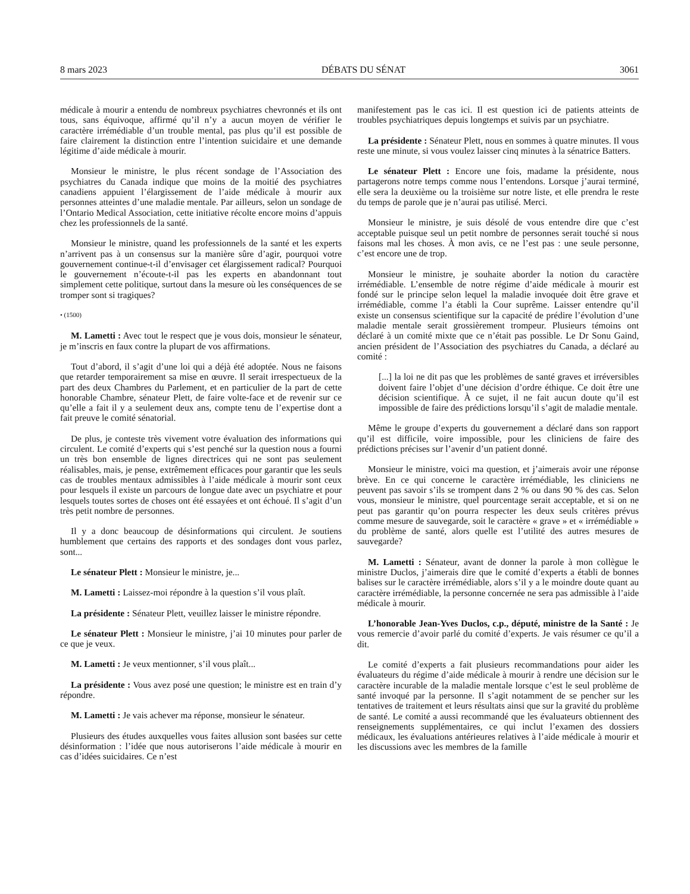8 mars 2023 DÉBATS DU SÉNAT 3061
médicale à mourir a entendu de nombreux psychiatres chevronnés et ils ont tous, sans équivoque, affirmé qu’il n’y a aucun moyen de vérifier le caractère irrémédiable d’un trouble mental, pas plus qu’il est possible de faire clairement la distinction entre l’intention suicidaire et une demande légitime d’aide médicale à mourir.
Monsieur le ministre, le plus récent sondage de l’Association des psychiatres du Canada indique que moins de la moitié des psychiatres canadiens appuient l’élargissement de l’aide médicale à mourir aux personnes atteintes d’une maladie mentale. Par ailleurs, selon un sondage de l’Ontario Medical Association, cette initiative récolte encore moins d’appuis chez les professionnels de la santé.
Monsieur le ministre, quand les professionnels de la santé et les experts n’arrivent pas à un consensus sur la manière sûre d’agir, pourquoi votre gouvernement continue-t-il d’envisager cet élargissement radical? Pourquoi le gouvernement n’écoute-t-il pas les experts en abandonnant tout simplement cette politique, surtout dans la mesure où les conséquences de se tromper sont si tragiques?
• (1500)
M. Lametti : Avec tout le respect que je vous dois, monsieur le sénateur, je m’inscris en faux contre la plupart de vos affirmations.
Tout d’abord, il s’agit d’une loi qui a déjà été adoptée. Nous ne faisons que retarder temporairement sa mise en œuvre. Il serait irrespectueux de la part des deux Chambres du Parlement, et en particulier de la part de cette honorable Chambre, sénateur Plett, de faire volte-face et de revenir sur ce qu’elle a fait il y a seulement deux ans, compte tenu de l’expertise dont a fait preuve le comité sénatorial.
De plus, je conteste très vivement votre évaluation des informations qui circulent. Le comité d’experts qui s’est penché sur la question nous a fourni un très bon ensemble de lignes directrices qui ne sont pas seulement réalisables, mais, je pense, extrêmement efficaces pour garantir que les seuls cas de troubles mentaux admissibles à l’aide médicale à mourir sont ceux pour lesquels il existe un parcours de longue date avec un psychiatre et pour lesquels toutes sortes de choses ont été essayées et ont échoué. Il s’agit d’un très petit nombre de personnes.
Il y a donc beaucoup de désinformations qui circulent. Je soutiens humblement que certains des rapports et des sondages dont vous parlez, sont...
Le sénateur Plett : Monsieur le ministre, je...
M. Lametti : Laissez-moi répondre à la question s’il vous plaît.
La présidente : Sénateur Plett, veuillez laisser le ministre répondre.
Le sénateur Plett : Monsieur le ministre, j’ai 10 minutes pour parler de ce que je veux.
M. Lametti : Je veux mentionner, s’il vous plaît...
La présidente : Vous avez posé une question; le ministre est en train d’y répondre.
M. Lametti : Je vais achever ma réponse, monsieur le sénateur.
Plusieurs des études auxquelles vous faites allusion sont basées sur cette désinformation : l’idée que nous autoriserons l’aide médicale à mourir en cas d’idées suicidaires. Ce n’est
manifestement pas le cas ici. Il est question ici de patients atteints de troubles psychiatriques depuis longtemps et suivis par un psychiatre.
La présidente : Sénateur Plett, nous en sommes à quatre minutes. Il vous reste une minute, si vous voulez laisser cinq minutes à la sénatrice Batters.
Le sénateur Plett : Encore une fois, madame la présidente, nous partagerons notre temps comme nous l’entendons. Lorsque j’aurai terminé, elle sera la deuxième ou la troisième sur notre liste, et elle prendra le reste du temps de parole que je n’aurai pas utilisé. Merci.
Monsieur le ministre, je suis désolé de vous entendre dire que c’est acceptable puisque seul un petit nombre de personnes serait touché si nous faisons mal les choses. À mon avis, ce ne l’est pas : une seule personne, c’est encore une de trop.
Monsieur le ministre, je souhaite aborder la notion du caractère irrémédiable. L’ensemble de notre régime d’aide médicale à mourir est fondé sur le principe selon lequel la maladie invoquée doit être grave et irrémédiable, comme l’a établi la Cour suprême. Laisser entendre qu’il existe un consensus scientifique sur la capacité de prédire l’évolution d’une maladie mentale serait grossièrement trompeur. Plusieurs témoins ont déclaré à un comité mixte que ce n’était pas possible. Le Dr Sonu Gaind, ancien président de l’Association des psychiatres du Canada, a déclaré au comité :
[...] la loi ne dit pas que les problèmes de santé graves et irréversibles doivent faire l’objet d’une décision d’ordre éthique. Ce doit être une décision scientifique. À ce sujet, il ne fait aucun doute qu’il est impossible de faire des prédictions lorsqu’il s’agit de maladie mentale.
Même le groupe d’experts du gouvernement a déclaré dans son rapport qu’il est difficile, voire impossible, pour les cliniciens de faire des prédictions précises sur l’avenir d’un patient donné.
Monsieur le ministre, voici ma question, et j’aimerais avoir une réponse brève. En ce qui concerne le caractère irrémédiable, les cliniciens ne peuvent pas savoir s’ils se trompent dans 2 % ou dans 90 % des cas. Selon vous, monsieur le ministre, quel pourcentage serait acceptable, et si on ne peut pas garantir qu’on pourra respecter les deux seuls critères prévus comme mesure de sauvegarde, soit le caractère « grave » et « irrémédiable » du problème de santé, alors quelle est l’utilité des autres mesures de sauvegarde?
M. Lametti : Sénateur, avant de donner la parole à mon collègue le ministre Duclos, j’aimerais dire que le comité d’experts a établi de bonnes balises sur le caractère irrémédiable, alors s’il y a le moindre doute quant au caractère irrémédiable, la personne concernée ne sera pas admissible à l’aide médicale à mourir.
L’honorable Jean-Yves Duclos, c.p., député, ministre de la Santé : Je vous remercie d’avoir parlé du comité d’experts. Je vais résumer ce qu’il a dit.
Le comité d’experts a fait plusieurs recommandations pour aider les évaluateurs du régime d’aide médicale à mourir à rendre une décision sur le caractère incurable de la maladie mentale lorsque c’est le seul problème de santé invoqué par la personne. Il s’agit notamment de se pencher sur les tentatives de traitement et leurs résultats ainsi que sur la gravité du problème de santé. Le comité a aussi recommandé que les évaluateurs obtiennent des renseignements supplémentaires, ce qui inclut l’examen des dossiers médicaux, les évaluations antérieures relatives à l’aide médicale à mourir et les discussions avec les membres de la famille